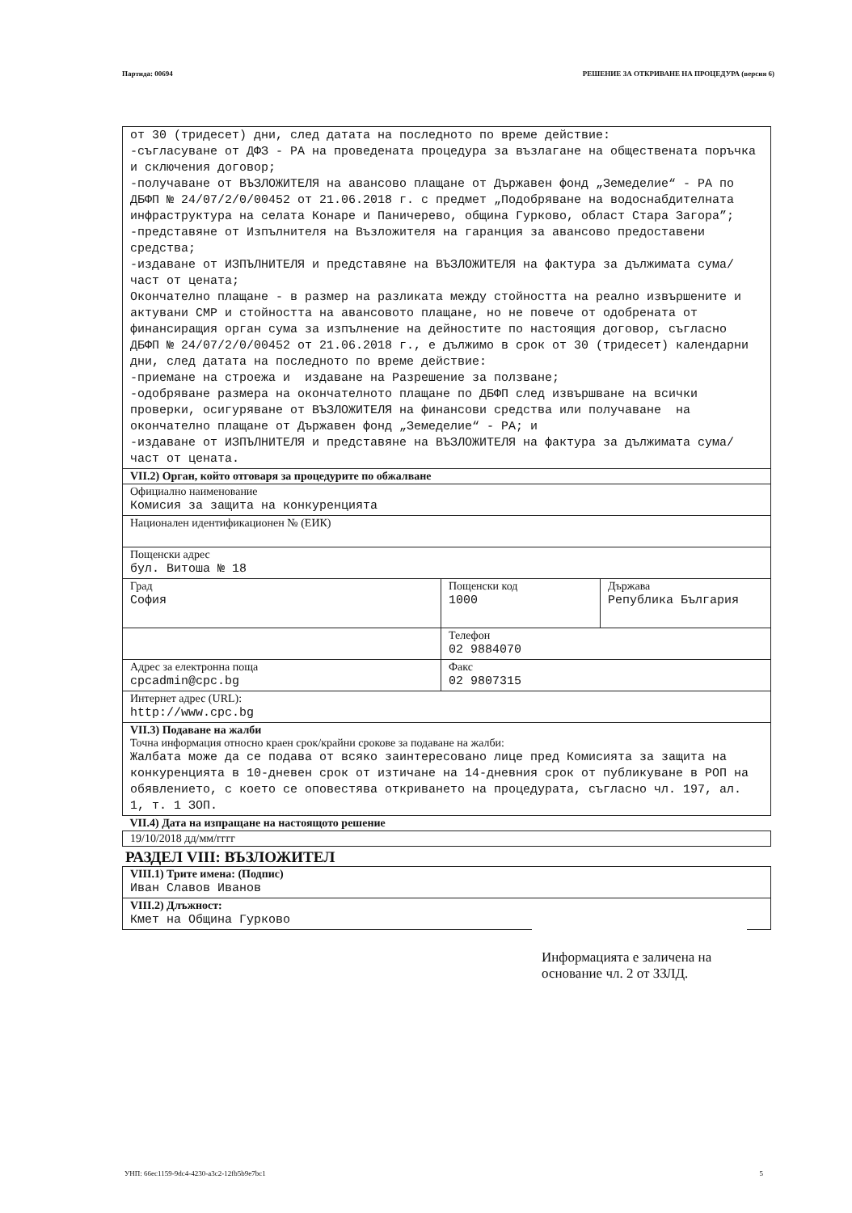Партида: 00694 РЕШЕНИЕ ЗА ОТКРИВАНЕ НА ПРОЦЕДУРА (версия 6)
| от 30 (тридесет) дни, след датата на последното по време действие: -съгласуване от ДФЗ - РА на проведената процедура за възлагане на обществената поръчка и сключения договор; -получаване от ВЪЗЛОЖИТЕЛЯ на авансово плащане от Държавен фонд „Земеделие“ - РА по ДБФП № 24/07/2/0/00452 от 21.06.2018 г. с предмет „Подобряване на водоснабдителната инфраструктура на селата Конаре и Паничерево, община Гурково, област Стара Загора”; -представяне от Изпълнителя на Възложителя на гаранция за авансово предоставени средства; -издаване от ИЗПЪЛНИТЕЛЯ и представяне на ВЪЗЛОЖИТЕЛЯ на фактура за дължимата сума/част от цената; Окончателно плащане - в размер на разликата между стойността на реално извършените и актувани СМР и стойността на авансовото плащане, но не повече от одобрената от финансиращия орган сума за изпълнение на дейностите по настоящия договор, съгласно ДБФП № 24/07/2/0/00452 от 21.06.2018 г., е дължимо в срок от 30 (тридесет) календарни дни, след датата на последното по време действие: -приемане на строежа и издаване на Разрешение за ползване; -одобряване размера на окончателното плащане по ДБФП след извършване на всички проверки, осигуряване от ВЪЗЛОЖИТЕЛЯ на финансови средства или получаване на окончателно плащане от Държавен фонд „Земеделие“ - РА; и -издаване от ИЗПЪЛНИТЕЛЯ и представяне на ВЪЗЛОЖИТЕЛЯ на фактура за дължимата сума/част от цената. | | |
| VII.2) Орган, който отговаря за процедурите по обжалване | | |
| Официално наименование Комисия за защита на конкуренцията | | |
| Национален идентификационен № (ЕИК) | | |
| Пощенски адрес бул. Витоша № 18 | | |
| Град София | Пощенски код 1000 | Държава Република България |
| | Телефон 02 9884070 | |
| Адрес за електронна поща cpcadmin@cpc.bg | Факс 02 9807315 | |
| Интернет адрес (URL): http://www.cpc.bg | | |
| VII.3) Подаване на жалби Точна информация относно краен срок/крайни срокове за подаване на жалби: Жалбата може да се подава от всяко заинтересовано лице пред Комисията за защита на конкуренцията в 10-дневен срок от изтичане на 14-дневния срок от публикуване в РОП на обявлението, с което се оповестява откриването на процедурата, съгласно чл. 197, ал. 1, т. 1 ЗОП. | | |
| VII.4) Дата на изпращане на настоящото решение | | |
| 19/10/2018 дд/мм/гггг | | |
РАЗДЕЛ VIII: ВЪЗЛОЖИТЕЛ
| VIII.1) Трите имена: (Подпис) Иван Славов Иванов |
| VIII.2) Длъжност: Кмет на Община Гурково |
Информацията е заличена на основание чл. 2 от ЗЗЛД.
УНП: 66ec1159-9dc4-4230-a3c2-12fb5b9e7bc1 5